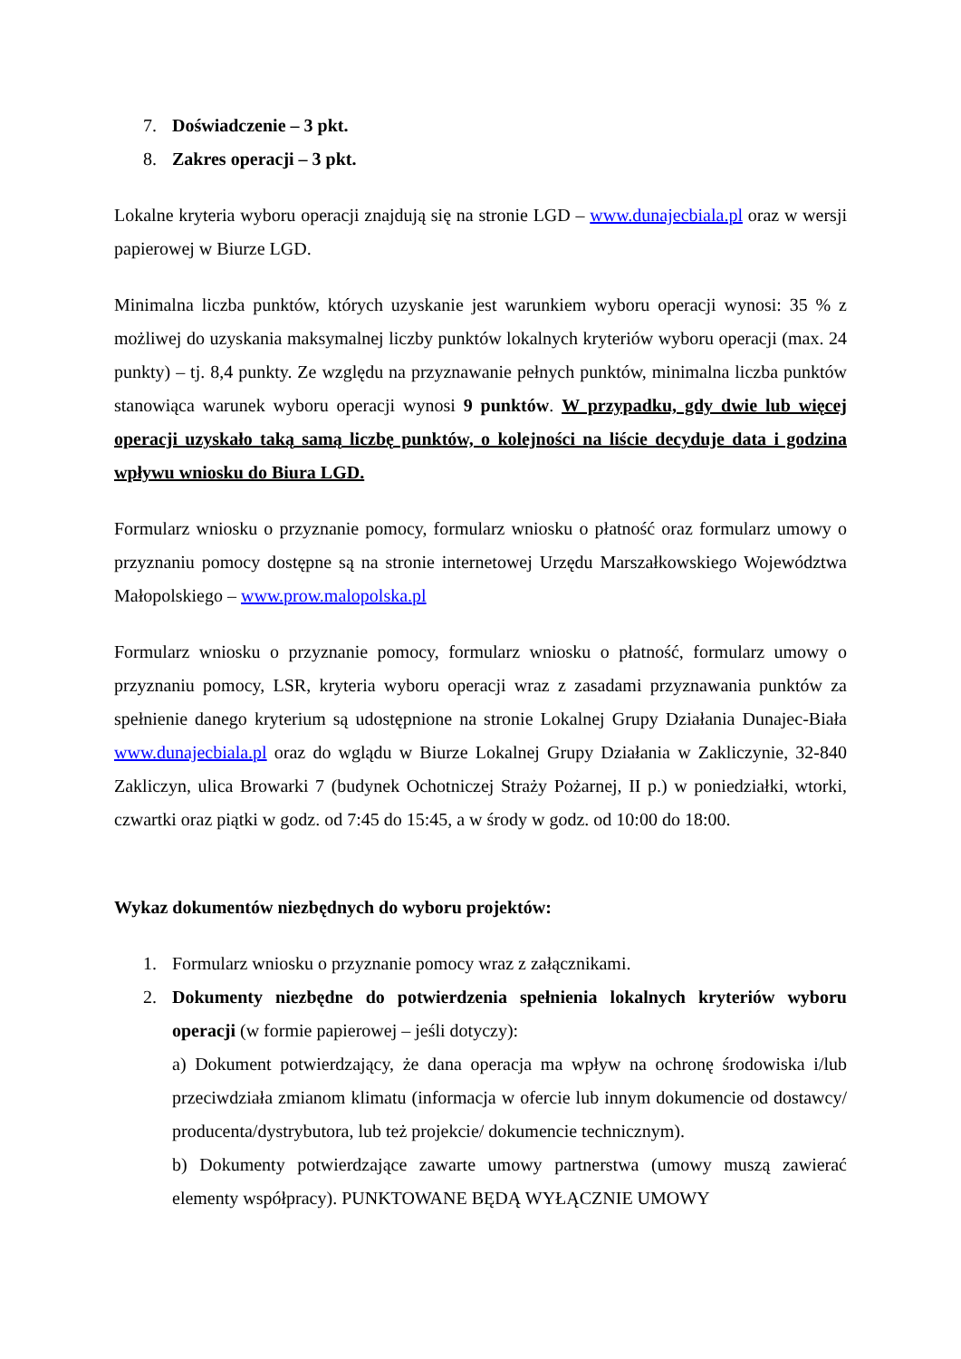7. Doświadczenie – 3 pkt.
8. Zakres operacji – 3 pkt.
Lokalne kryteria wyboru operacji znajdują się na stronie LGD – www.dunajecbiala.pl oraz w wersji papierowej w Biurze LGD.
Minimalna liczba punktów, których uzyskanie jest warunkiem wyboru operacji wynosi: 35 % z możliwej do uzyskania maksymalnej liczby punktów lokalnych kryteriów wyboru operacji (max. 24 punkty) – tj. 8,4 punkty. Ze względu na przyznawanie pełnych punktów, minimalna liczba punktów stanowiąca warunek wyboru operacji wynosi 9 punktów. W przypadku, gdy dwie lub więcej operacji uzyskało taką samą liczbę punktów, o kolejności na liście decyduje data i godzina wpływu wniosku do Biura LGD.
Formularz wniosku o przyznanie pomocy, formularz wniosku o płatność oraz formularz umowy o przyznaniu pomocy dostępne są na stronie internetowej Urzędu Marszałkowskiego Województwa Małopolskiego – www.prow.malopolska.pl
Formularz wniosku o przyznanie pomocy, formularz wniosku o płatność, formularz umowy o przyznaniu pomocy, LSR, kryteria wyboru operacji wraz z zasadami przyznawania punktów za spełnienie danego kryterium są udostępnione na stronie Lokalnej Grupy Działania Dunajec-Biała www.dunajecbiala.pl oraz do wglądu w Biurze Lokalnej Grupy Działania w Zakliczynie, 32-840 Zakliczyn, ulica Browarki 7 (budynek Ochotniczej Straży Pożarnej, II p.) w poniedziałki, wtorki, czwartki oraz piątki w godz. od 7:45 do 15:45, a w środy w godz. od 10:00 do 18:00.
Wykaz dokumentów niezbędnych do wyboru projektów:
1. Formularz wniosku o przyznanie pomocy wraz z załącznikami.
2. Dokumenty niezbędne do potwierdzenia spełnienia lokalnych kryteriów wyboru operacji (w formie papierowej – jeśli dotyczy):
a) Dokument potwierdzający, że dana operacja ma wpływ na ochronę środowiska i/lub przeciwdziała zmianom klimatu (informacja w ofercie lub innym dokumencie od dostawcy/ producenta/dystrybutora, lub też projekcie/ dokumencie technicznym).
b) Dokumenty potwierdzające zawarte umowy partnerstwa (umowy muszą zawierać elementy współpracy). PUNKTOWANE BĘDĄ WYŁĄCZNIE UMOWY